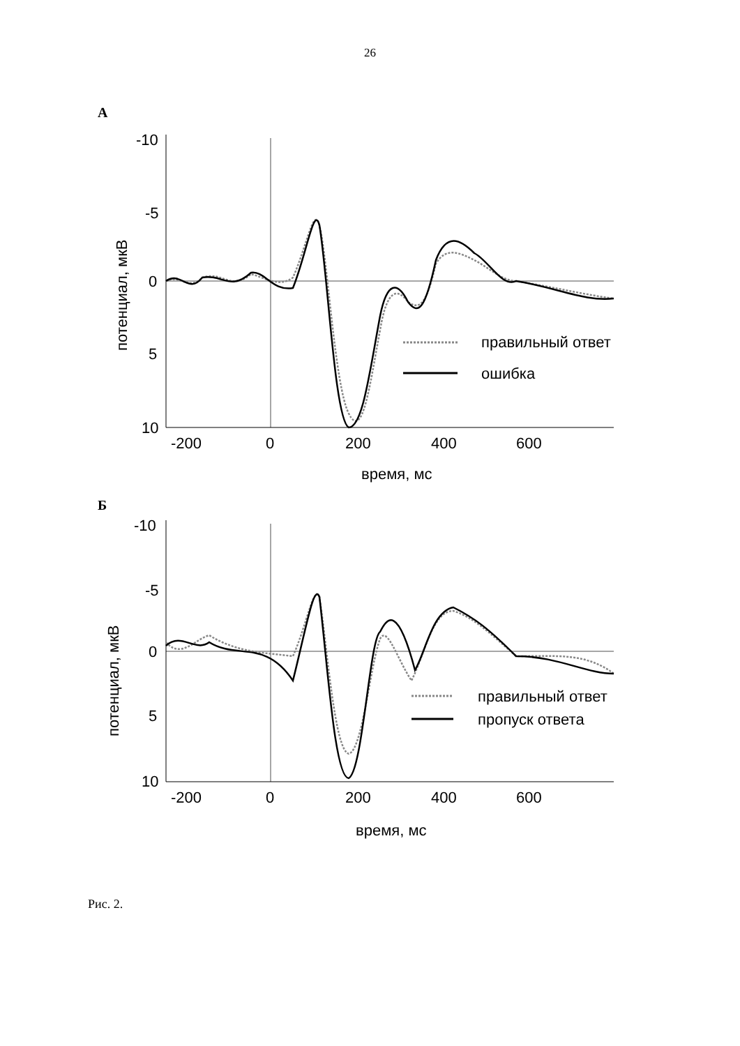26
А
-10
-5
0
5
10
-200
0
200
400
600
время, мс
потенциал, мкВ
правильный ответ
ошибка
Б
-10
-5
0
5
10
-200
0
200
400
600
время, мс
потенциал, мкВ
правильный ответ
пропуск ответа
Рис. 2.